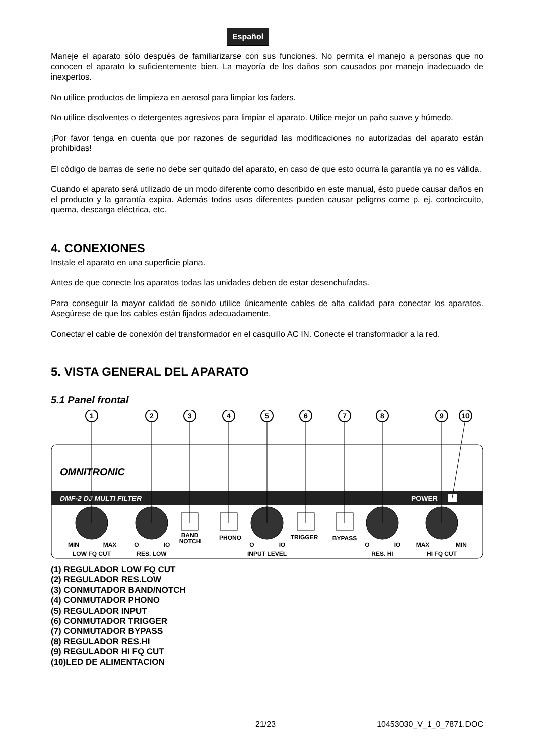Español
Maneje el aparato sólo después de familiarizarse con sus funciones. No permita el manejo a personas que no conocen el aparato lo suficientemente bien. La mayoría de los daños son causados por manejo inadecuado de inexpertos.
No utilice productos de limpieza en aerosol para limpiar los faders.
No utilice disolventes o detergentes agresivos para limpiar el aparato. Utilice mejor un paño suave y húmedo.
¡Por favor tenga en cuenta que por razones de seguridad las modificaciones no autorizadas del aparato están prohibidas!
El código de barras de serie no debe ser quitado del aparato, en caso de que esto ocurra la garantía ya no es válida.
Cuando el aparato será utilizado de un modo diferente como describido en este manual, ésto puede causar daños en el producto y la garantía expira. Además todos usos diferentes pueden causar peligros come p. ej. cortocircuito, quema, descarga eléctrica, etc.
4. CONEXIONES
Instale el aparato en una superficie plana.
Antes de que conecte los aparatos todas las unidades deben de estar desenchufadas.
Para conseguir la mayor calidad de sonido utilice únicamente cables de alta calidad para conectar los aparatos. Asegúrese de que los cables están fijados adecuadamente.
Conectar el cable de conexión del transformador en el casquillo AC IN. Conecte el transformador a la red.
5. VISTA GENERAL DEL APARATO
5.1 Panel frontal
OMNITRONIC
DMF-2 DJ MULTI FILTER
POWER
1
2
3
4
5
6
7
8
9
10
MIN
MAX
O
IO
BAND
NOTCH
PHONO
O
IO
TRIGGER
BYPASS
O
IO
MAX
MIN
LOW FQ CUT
RES. LOW
INPUT LEVEL
RES. HI
HI FQ CUT
(1) REGULADOR LOW FQ CUT
(2) REGULADOR RES.LOW
(3) CONMUTADOR BAND/NOTCH
(4) CONMUTADOR PHONO
(5) REGULADOR INPUT
(6) CONMUTADOR TRIGGER
(7) CONMUTADOR BYPASS
(8) REGULADOR RES.HI
(9) REGULADOR HI FQ CUT
(10)LED DE ALIMENTACION
21/23 10453030_V_1_0_7871.DOC